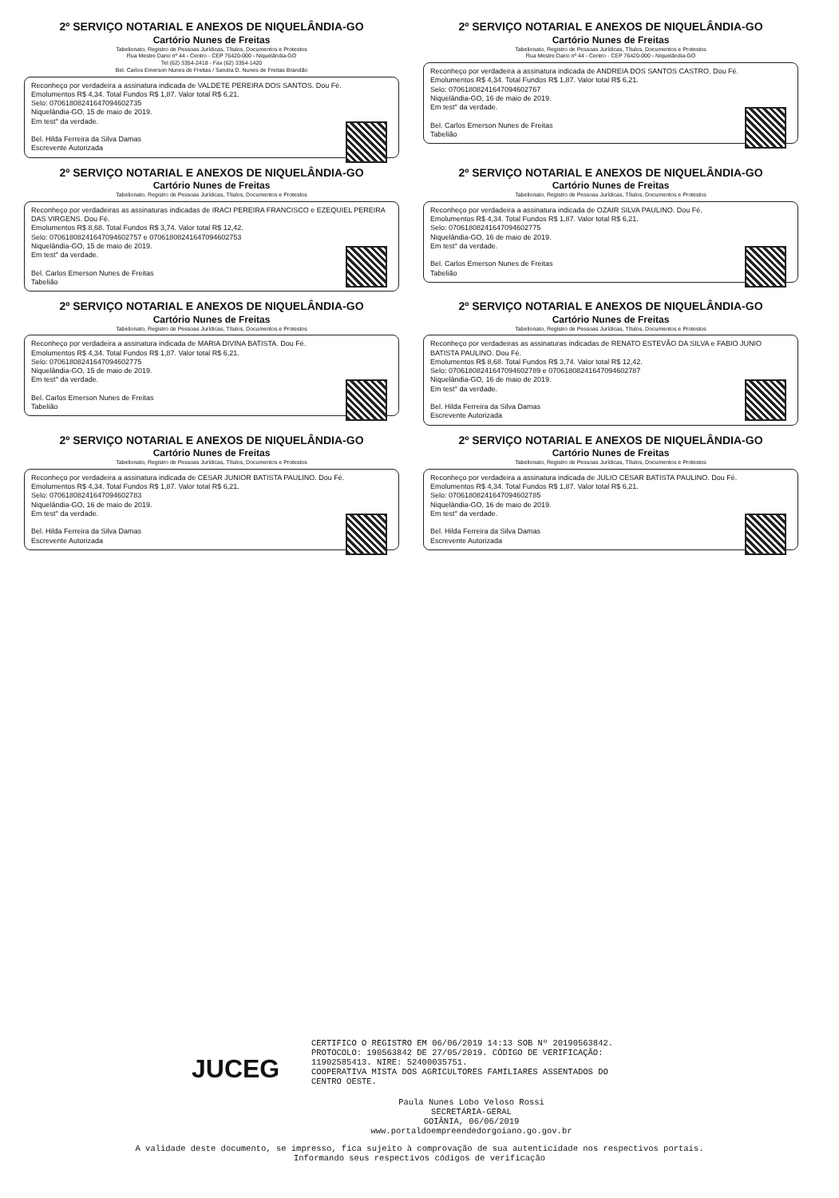2º SERVIÇO NOTARIAL E ANEXOS DE NIQUELÂNDIA-GO
Cartório Nunes de Freitas
Tabelionato, Registro de Pessoas Jurídicas, Títulos, Documentos e Protestos
Rua Mestre Dario nº 44 - Centro - CEP 76420-000 - Niquelândia-GO
Tel (62) 3354-2418 - Fax (62) 3354-1420
Bel. Carlos Emerson Nunes de Freitas / Sandra D. Nunes de Freitas Brandão
Reconheço por verdadeira a assinatura indicada de VALDETE PEREIRA DOS SANTOS. Dou Fé.
Emolumentos R$ 4,34. Total Fundos R$ 1,87. Valor total R$ 6,21.
Selo: 07061808241647094602735
Niquelândia-GO, 15 de maio de 2019.
Em test° da verdade.
Bel. Hilda Ferreira da Silva Damas
Escrevente Autorizada
2º SERVIÇO NOTARIAL E ANEXOS DE NIQUELÂNDIA-GO
Cartório Nunes de Freitas
Tabelionato, Registro de Pessoas Jurídicas, Títulos, Documentos e Protestos
Rua Mestre Dario nº 44 - Centro - CEP 76420-000 - Niquelândia-GO
Reconheço por verdadeira a assinatura indicada de ANDREIA DOS SANTOS CASTRO. Dou Fé.
Emolumentos R$ 4,34. Total Fundos R$ 1,87. Valor total R$ 6,21.
Selo: 0706180824164709460​2767
Niquelândia-GO, 16 de maio de 2019.
Em test° da verdade.
Bel. Carlos Emerson Nunes de Freitas
Tabelião
2º SERVIÇO NOTARIAL E ANEXOS DE NIQUELÂNDIA-GO
Cartório Nunes de Freitas
Tabelionato, Registro de Pessoas Jurídicas, Títulos, Documentos e Protestos
Reconheço por verdadeiras as assinaturas indicadas de IRACI PEREIRA FRANCISCO e EZEQUIEL PEREIRA DAS VIRGENS. Dou Fé.
Emolumentos R$ 8,68. Total Fundos R$ 3,74. Valor total R$ 12,42.
Selo: 07061808241647094602757 e 07061808241647094602753
Niquelândia-GO, 15 de maio de 2019.
Em test° da verdade.
Bel. Carlos Emerson Nunes de Freitas
Tabelião
2º SERVIÇO NOTARIAL E ANEXOS DE NIQUELÂNDIA-GO
Cartório Nunes de Freitas
Tabelionato, Registro de Pessoas Jurídicas, Títulos, Documentos e Protestos
Reconheço por verdadeira a assinatura indicada de OZAIR SILVA PAULINO. Dou Fé.
Emolumentos R$ 4,34. Total Fundos R$ 1,87. Valor total R$ 6,21.
Selo: 07061808241647094602775
Niquelândia-GO, 16 de maio de 2019.
Em test° da verdade.
Bel. Carlos Emerson Nunes de Freitas
Tabelião
2º SERVIÇO NOTARIAL E ANEXOS DE NIQUELÂNDIA-GO
Cartório Nunes de Freitas
Tabelionato, Registro de Pessoas Jurídicas, Títulos, Documentos e Protestos
Reconheço por verdadeira a assinatura indicada de MARIA DIVINA BATISTA. Dou Fé.
Emolumentos R$ 4,34. Total Fundos R$ 1,87. Valor total R$ 6,21.
Selo: 07061808241647094602775
Niquelândia-GO, 15 de maio de 2019.
Em test° da verdade.
Bel. Carlos Emerson Nunes de Freitas
Tabelião
2º SERVIÇO NOTARIAL E ANEXOS DE NIQUELÂNDIA-GO
Cartório Nunes de Freitas
Tabelionato, Registro de Pessoas Jurídicas, Títulos, Documentos e Protestos
Reconheço por verdadeiras as assinaturas indicadas de RENATO ESTEVÃO DA SILVA e FABIO JUNIO BATISTA PAULINO. Dou Fé.
Emolumentos R$ 8,68. Total Fundos R$ 3,74. Valor total R$ 12,42.
Selo: 07061808241647094602789 e 07061808241647094602787
Niquelândia-GO, 16 de maio de 2019.
Em test° da verdade.
Bel. Hilda Ferreira da Silva Damas
Escrevente Autorizada
2º SERVIÇO NOTARIAL E ANEXOS DE NIQUELÂNDIA-GO
Cartório Nunes de Freitas
Tabelionato, Registro de Pessoas Jurídicas, Títulos, Documentos e Protestos
Reconheço por verdadeira a assinatura indicada de CESAR JUNIOR BATISTA PAULINO. Dou Fé.
Emolumentos R$ 4,34. Total Fundos R$ 1,87. Valor total R$ 6,21.
Selo: 07061808241647094602783
Niquelândia-GO, 16 de maio de 2019.
Em test° da verdade.
Bel. Hilda Ferreira da Silva Damas
Escrevente Autorizada
2º SERVIÇO NOTARIAL E ANEXOS DE NIQUELÂNDIA-GO
Cartório Nunes de Freitas
Tabelionato, Registro de Pessoas Jurídicas, Títulos, Documentos e Protestos
Reconheço por verdadeira a assinatura indicada de JULIO CESAR BATISTA PAULINO. Dou Fé.
Emolumentos R$ 4,34. Total Fundos R$ 1,87. Valor total R$ 6,21.
Selo: 07061808241647094602785
Niquelândia-GO, 16 de maio de 2019.
Em test° da verdade.
Bel. Hilda Ferreira da Silva Damas
Escrevente Autorizada
JUCEG
CERTIFICO O REGISTRO EM 06/06/2019 14:13 SOB Nº 20190563842. PROTOCOLO: 190563842 DE 27/05/2019. CÓDIGO DE VERIFICAÇÃO: 11902585413. NIRE: 52400035751. COOPERATIVA MISTA DOS AGRICULTORES FAMILIARES ASSENTADOS DO CENTRO OESTE.
Paula Nunes Lobo Veloso Rossi
SECRETÁRIA-GERAL
GOIÂNIA, 06/06/2019
www.portaldoempreendedorgoiano.go.gov.br
A validade deste documento, se impresso, fica sujeito à comprovação de sua autenticidade nos respectivos portais.
Informando seus respectivos códigos de verificação